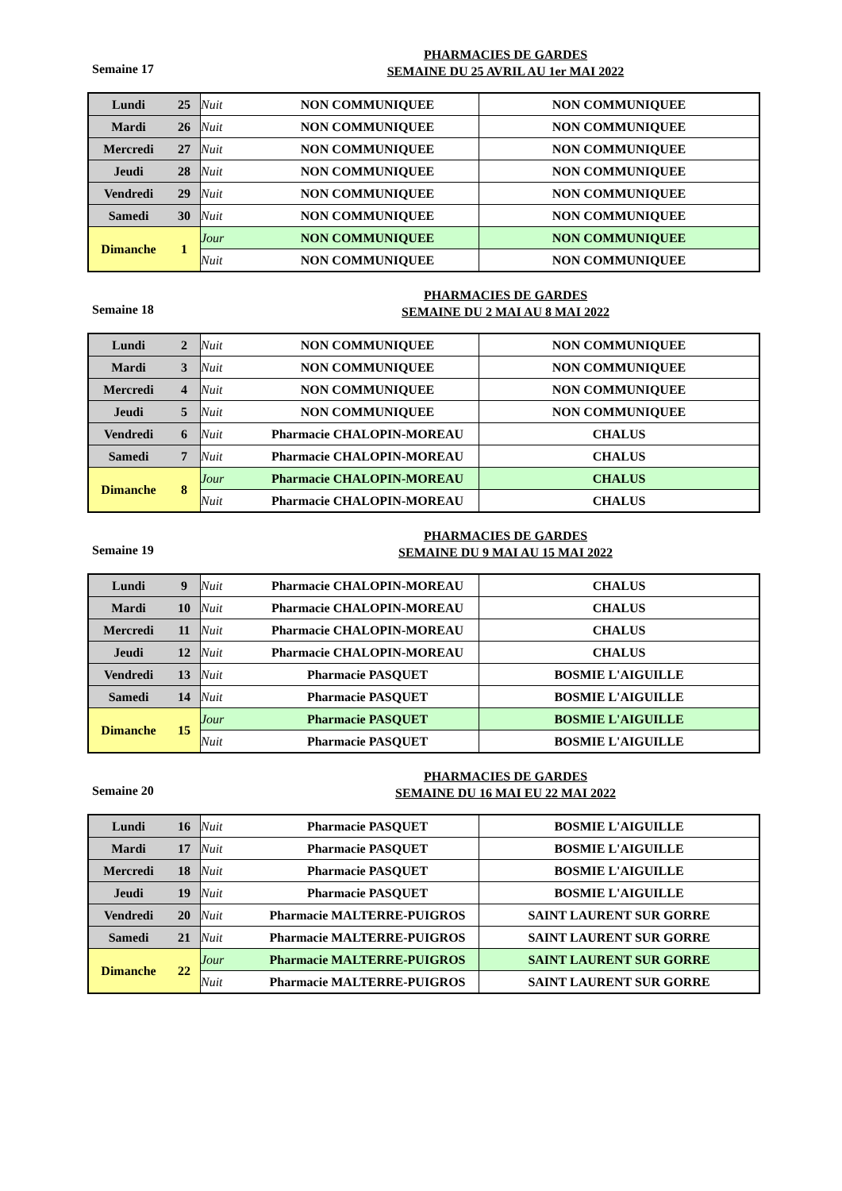Semaine 17
PHARMACIES DE GARDES
SEMAINE DU 25 AVRIL AU 1er MAI 2022
| Lundi | 25 | Nuit | NON COMMUNIQUEE | NON COMMUNIQUEE |
| Mardi | 26 | Nuit | NON COMMUNIQUEE | NON COMMUNIQUEE |
| Mercredi | 27 | Nuit | NON COMMUNIQUEE | NON COMMUNIQUEE |
| Jeudi | 28 | Nuit | NON COMMUNIQUEE | NON COMMUNIQUEE |
| Vendredi | 29 | Nuit | NON COMMUNIQUEE | NON COMMUNIQUEE |
| Samedi | 30 | Nuit | NON COMMUNIQUEE | NON COMMUNIQUEE |
| Dimanche | 1 | Jour | NON COMMUNIQUEE | NON COMMUNIQUEE |
| | | Nuit | NON COMMUNIQUEE | NON COMMUNIQUEE |
Semaine 18
PHARMACIES DE GARDES
SEMAINE DU 2 MAI AU 8 MAI 2022
| Lundi | 2 | Nuit | NON COMMUNIQUEE | NON COMMUNIQUEE |
| Mardi | 3 | Nuit | NON COMMUNIQUEE | NON COMMUNIQUEE |
| Mercredi | 4 | Nuit | NON COMMUNIQUEE | NON COMMUNIQUEE |
| Jeudi | 5 | Nuit | NON COMMUNIQUEE | NON COMMUNIQUEE |
| Vendredi | 6 | Nuit | Pharmacie CHALOPIN-MOREAU | CHALUS |
| Samedi | 7 | Nuit | Pharmacie CHALOPIN-MOREAU | CHALUS |
| Dimanche | 8 | Jour | Pharmacie CHALOPIN-MOREAU | CHALUS |
| | | Nuit | Pharmacie CHALOPIN-MOREAU | CHALUS |
Semaine 19
PHARMACIES DE GARDES
SEMAINE DU 9 MAI AU 15 MAI 2022
| Lundi | 9 | Nuit | Pharmacie CHALOPIN-MOREAU | CHALUS |
| Mardi | 10 | Nuit | Pharmacie CHALOPIN-MOREAU | CHALUS |
| Mercredi | 11 | Nuit | Pharmacie CHALOPIN-MOREAU | CHALUS |
| Jeudi | 12 | Nuit | Pharmacie CHALOPIN-MOREAU | CHALUS |
| Vendredi | 13 | Nuit | Pharmacie PASQUET | BOSMIE L'AIGUILLE |
| Samedi | 14 | Nuit | Pharmacie PASQUET | BOSMIE L'AIGUILLE |
| Dimanche | 15 | Jour | Pharmacie PASQUET | BOSMIE L'AIGUILLE |
| | | Nuit | Pharmacie PASQUET | BOSMIE L'AIGUILLE |
Semaine 20
PHARMACIES DE GARDES
SEMAINE DU 16 MAI EU 22 MAI 2022
| Lundi | 16 | Nuit | Pharmacie PASQUET | BOSMIE L'AIGUILLE |
| Mardi | 17 | Nuit | Pharmacie PASQUET | BOSMIE L'AIGUILLE |
| Mercredi | 18 | Nuit | Pharmacie PASQUET | BOSMIE L'AIGUILLE |
| Jeudi | 19 | Nuit | Pharmacie PASQUET | BOSMIE L'AIGUILLE |
| Vendredi | 20 | Nuit | Pharmacie MALTERRE-PUIGROS | SAINT LAURENT SUR GORRE |
| Samedi | 21 | Nuit | Pharmacie MALTERRE-PUIGROS | SAINT LAURENT SUR GORRE |
| Dimanche | 22 | Jour | Pharmacie MALTERRE-PUIGROS | SAINT LAURENT SUR GORRE |
| | | Nuit | Pharmacie MALTERRE-PUIGROS | SAINT LAURENT SUR GORRE |